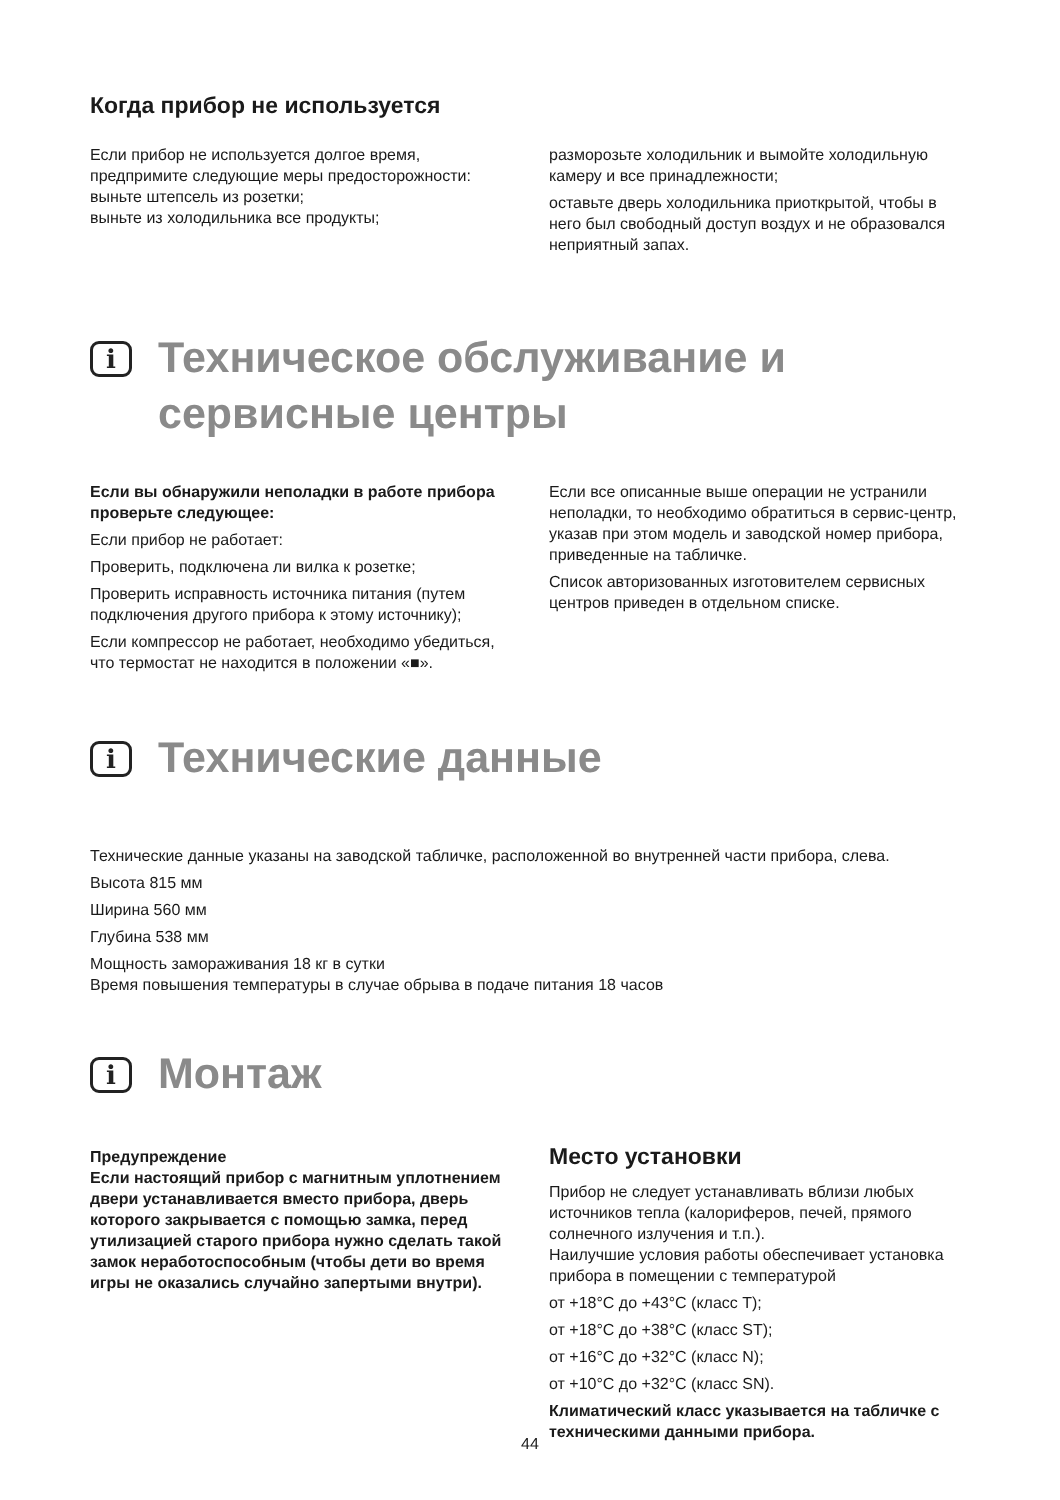Когда прибор не используется
Если прибор не используется долгое время, предпримите следующие меры предосторожности:
выньте штепсель из розетки;
выньте из холодильника все продукты;
разморозьте холодильник и вымойте холодильную камеру и все принадлежности;
оставьте дверь холодильника приоткрытой, чтобы в него был свободный доступ воздух и не образовался неприятный запах.
i
Техническое обслуживание и сервисные центры
Если вы обнаружили неполадки в работе прибора проверьте следующее:
Если прибор не работает:
Проверить, подключена ли вилка к розетке;
Проверить исправность источника питания (путем подключения другого прибора к этому источнику);
Если компрессор не работает, необходимо убедиться, что термостат не находится в положении «■».
Если все описанные выше операции не устранили неполадки, то необходимо обратиться в сервис-центр, указав при этом модель и заводской номер прибора, приведенные на табличке.
Список авторизованных изготовителем сервисных центров приведен в отдельном списке.
i
Технические данные
Технические данные указаны на заводской табличке, расположенной во внутренней части прибора, слева.
Высота 815 мм
Ширина 560 мм
Глубина 538 мм
Мощность замораживания 18 кг в сутки
Время повышения температуры в случае обрыва в подаче питания 18 часов
i
Монтаж
Предупреждение
Если настоящий прибор с магнитным уплотнением двери устанавливается вместо прибора, дверь которого закрывается с помощью замка, перед утилизацией старого прибора нужно сделать такой замок неработоспособным (чтобы дети во время игры не оказались случайно запертыми внутри).
Место установки
Прибор не следует устанавливать вблизи любых источников тепла (калориферов, печей, прямого солнечного излучения и т.п.).
Наилучшие условия работы обеспечивает установка прибора в помещении с температурой
от +18°C до +43°C (класс T);
от +18°C до +38°C (класс ST);
от +16°C до +32°C (класс N);
от +10°C до +32°C (класс SN).
Климатический класс указывается на табличке с техническими данными прибора.
44